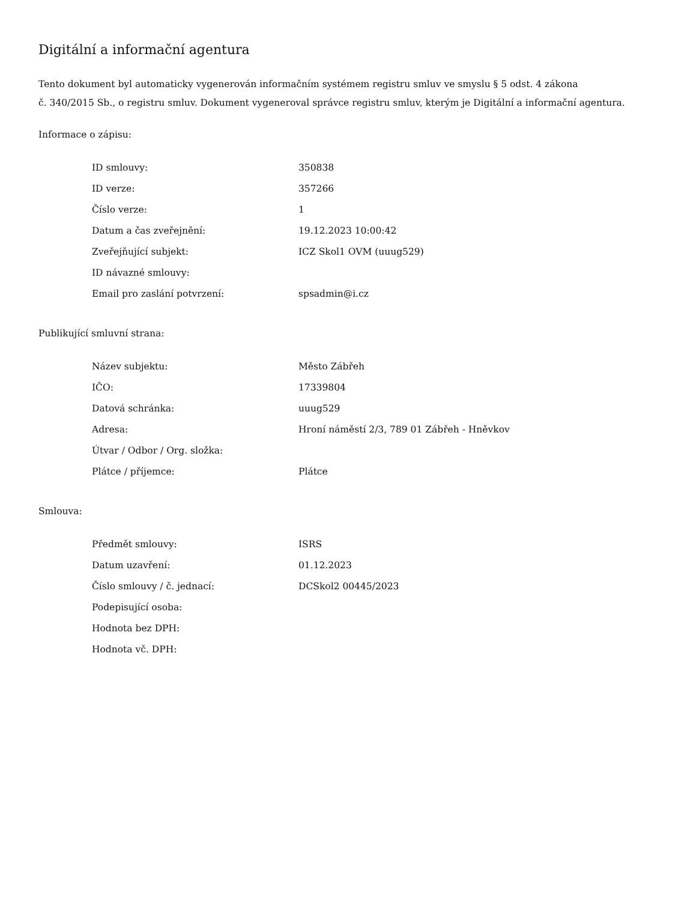Digitální a informační agentura
Tento dokument byl automaticky vygenerován informačním systémem registru smluv ve smyslu § 5 odst. 4 zákona
č. 340/2015 Sb., o registru smluv. Dokument vygeneroval správce registru smluv, kterým je Digitální a informační agentura.
Informace o zápisu:
| ID smlouvy: | 350838 |
| ID verze: | 357266 |
| Číslo verze: | 1 |
| Datum a čas zveřejnění: | 19.12.2023 10:00:42 |
| Zveřejňující subjekt: | ICZ Skol1 OVM (uuug529) |
| ID návazné smlouvy: | |
| Email pro zaslání potvrzení: | spsadmin@i.cz |
Publikující smluvní strana:
| Název subjektu: | Město Zábřeh |
| IČO: | 17339804 |
| Datová schránka: | uuug529 |
| Adresa: | Hroní náměstí 2/3, 789 01 Zábřeh - Hněvkov |
| Útvar / Odbor / Org. složka: | |
| Plátce / příjemce: | Plátce |
Smlouva:
| Předmět smlouvy: | ISRS |
| Datum uzavření: | 01.12.2023 |
| Číslo smlouvy / č. jednací: | DCSkol2 00445/2023 |
| Podepisující osoba: | |
| Hodnota bez DPH: | |
| Hodnota vč. DPH: | |